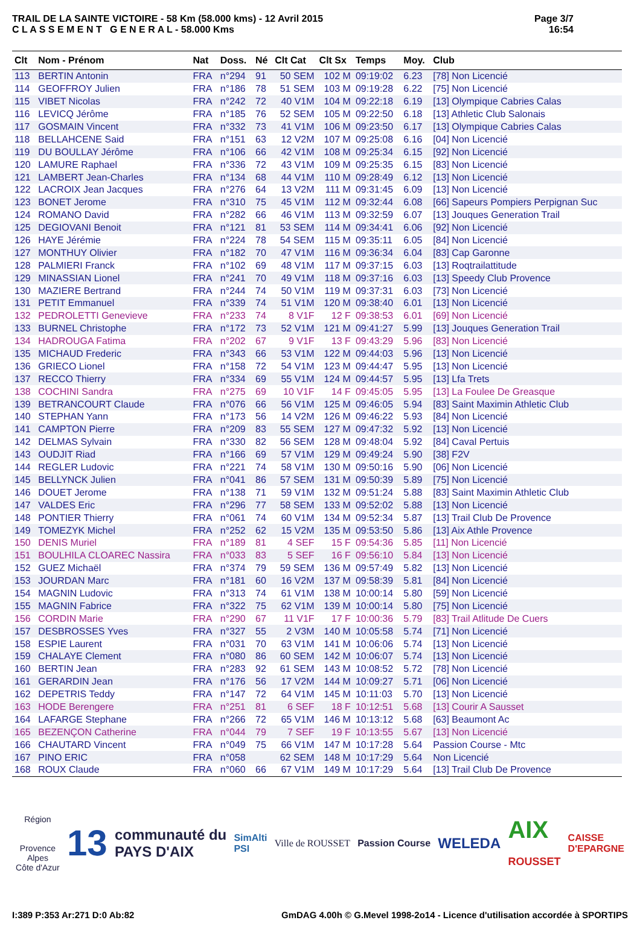TRAIL DE LA SAINTE VICTOIRE - 58 Km (58.000 kms) - 12 Avril 2015
C L A S S E M E N T G E N E R A L - 58.000 Kms
Page 3/7
16:54
| Clt | Nom - Prénom | Nat | Doss. | Né | Clt Cat | Clt Sx | Temps | Moy. | Club |
| --- | --- | --- | --- | --- | --- | --- | --- | --- | --- |
| 113 | BERTIN Antonin | FRA | n°294 | 91 | 50 SEM | 102 M | 09:19:02 | 6.23 | [78] Non Licencié |
| 114 | GEOFFROY Julien | FRA | n°186 | 78 | 51 SEM | 103 M | 09:19:28 | 6.22 | [75] Non Licencié |
| 115 | VIBET Nicolas | FRA | n°242 | 72 | 40 V1M | 104 M | 09:22:18 | 6.19 | [13] Olympique Cabries Calas |
| 116 | LEVICQ Jérôme | FRA | n°185 | 76 | 52 SEM | 105 M | 09:22:50 | 6.18 | [13] Athletic Club Salonais |
| 117 | GOSMAIN Vincent | FRA | n°332 | 73 | 41 V1M | 106 M | 09:23:50 | 6.17 | [13] Olympique Cabries Calas |
| 118 | BELLAHCENE Said | FRA | n°151 | 63 | 12 V2M | 107 M | 09:25:08 | 6.16 | [04] Non Licencié |
| 119 | DU BOULLAY Jérôme | FRA | n°106 | 66 | 42 V1M | 108 M | 09:25:34 | 6.15 | [92] Non Licencié |
| 120 | LAMURE Raphael | FRA | n°336 | 72 | 43 V1M | 109 M | 09:25:35 | 6.15 | [83] Non Licencié |
| 121 | LAMBERT Jean-Charles | FRA | n°134 | 68 | 44 V1M | 110 M | 09:28:49 | 6.12 | [13] Non Licencié |
| 122 | LACROIX Jean Jacques | FRA | n°276 | 64 | 13 V2M | 111 M | 09:31:45 | 6.09 | [13] Non Licencié |
| 123 | BONET Jerome | FRA | n°310 | 75 | 45 V1M | 112 M | 09:32:44 | 6.08 | [66] Sapeurs Pompiers Perpignan Suc |
| 124 | ROMANO David | FRA | n°282 | 66 | 46 V1M | 113 M | 09:32:59 | 6.07 | [13] Jouques Generation Trail |
| 125 | DEGIOVANI Benoit | FRA | n°121 | 81 | 53 SEM | 114 M | 09:34:41 | 6.06 | [92] Non Licencié |
| 126 | HAYE Jérémie | FRA | n°224 | 78 | 54 SEM | 115 M | 09:35:11 | 6.05 | [84] Non Licencié |
| 127 | MONTHUY Olivier | FRA | n°182 | 70 | 47 V1M | 116 M | 09:36:34 | 6.04 | [83] Cap Garonne |
| 128 | PALMIERI Franck | FRA | n°102 | 69 | 48 V1M | 117 M | 09:37:15 | 6.03 | [13] Roqtrailattitude |
| 129 | MINASSIAN Lionel | FRA | n°241 | 70 | 49 V1M | 118 M | 09:37:16 | 6.03 | [13] Speedy Club Provence |
| 130 | MAZIERE Bertrand | FRA | n°244 | 74 | 50 V1M | 119 M | 09:37:31 | 6.03 | [73] Non Licencié |
| 131 | PETIT Emmanuel | FRA | n°339 | 74 | 51 V1M | 120 M | 09:38:40 | 6.01 | [13] Non Licencié |
| 132 | PEDROLETTI Genevieve | FRA | n°233 | 74 | 8 V1F | 12 F | 09:38:53 | 6.01 | [69] Non Licencié |
| 133 | BURNEL Christophe | FRA | n°172 | 73 | 52 V1M | 121 M | 09:41:27 | 5.99 | [13] Jouques Generation Trail |
| 134 | HADROUGA Fatima | FRA | n°202 | 67 | 9 V1F | 13 F | 09:43:29 | 5.96 | [83] Non Licencié |
| 135 | MICHAUD Frederic | FRA | n°343 | 66 | 53 V1M | 122 M | 09:44:03 | 5.96 | [13] Non Licencié |
| 136 | GRIECO Lionel | FRA | n°158 | 72 | 54 V1M | 123 M | 09:44:47 | 5.95 | [13] Non Licencié |
| 137 | RECCO Thierry | FRA | n°334 | 69 | 55 V1M | 124 M | 09:44:57 | 5.95 | [13] Lfa Trets |
| 138 | COCHINI Sandra | FRA | n°275 | 69 | 10 V1F | 14 F | 09:45:05 | 5.95 | [13] La Foulee De Greasque |
| 139 | BETRANCOURT Claude | FRA | n°076 | 66 | 56 V1M | 125 M | 09:46:05 | 5.94 | [83] Saint Maximin Athletic Club |
| 140 | STEPHAN Yann | FRA | n°173 | 56 | 14 V2M | 126 M | 09:46:22 | 5.93 | [84] Non Licencié |
| 141 | CAMPTON Pierre | FRA | n°209 | 83 | 55 SEM | 127 M | 09:47:32 | 5.92 | [13] Non Licencié |
| 142 | DELMAS Sylvain | FRA | n°330 | 82 | 56 SEM | 128 M | 09:48:04 | 5.92 | [84] Caval Pertuis |
| 143 | OUDJIT Riad | FRA | n°166 | 69 | 57 V1M | 129 M | 09:49:24 | 5.90 | [38] F2V |
| 144 | REGLER Ludovic | FRA | n°221 | 74 | 58 V1M | 130 M | 09:50:16 | 5.90 | [06] Non Licencié |
| 145 | BELLYNCK Julien | FRA | n°041 | 86 | 57 SEM | 131 M | 09:50:39 | 5.89 | [75] Non Licencié |
| 146 | DOUET Jerome | FRA | n°138 | 71 | 59 V1M | 132 M | 09:51:24 | 5.88 | [83] Saint Maximin Athletic Club |
| 147 | VALDES Eric | FRA | n°296 | 77 | 58 SEM | 133 M | 09:52:02 | 5.88 | [13] Non Licencié |
| 148 | PONTIER Thierry | FRA | n°061 | 74 | 60 V1M | 134 M | 09:52:34 | 5.87 | [13] Trail Club De Provence |
| 149 | TOMEZYK Michel | FRA | n°252 | 62 | 15 V2M | 135 M | 09:53:50 | 5.86 | [13] Aix Athle Provence |
| 150 | DENIS Muriel | FRA | n°189 | 81 | 4 SEF | 15 F | 09:54:36 | 5.85 | [11] Non Licencié |
| 151 | BOULHILA CLOAREC Nassira | FRA | n°033 | 83 | 5 SEF | 16 F | 09:56:10 | 5.84 | [13] Non Licencié |
| 152 | GUEZ Michaël | FRA | n°374 | 79 | 59 SEM | 136 M | 09:57:49 | 5.82 | [13] Non Licencié |
| 153 | JOURDAN Marc | FRA | n°181 | 60 | 16 V2M | 137 M | 09:58:39 | 5.81 | [84] Non Licencié |
| 154 | MAGNIN Ludovic | FRA | n°313 | 74 | 61 V1M | 138 M | 10:00:14 | 5.80 | [59] Non Licencié |
| 155 | MAGNIN Fabrice | FRA | n°322 | 75 | 62 V1M | 139 M | 10:00:14 | 5.80 | [75] Non Licencié |
| 156 | CORDIN Marie | FRA | n°290 | 67 | 11 V1F | 17 F | 10:00:36 | 5.79 | [83] Trail Atlitude De Cuers |
| 157 | DESBROSSES Yves | FRA | n°327 | 55 | 2 V3M | 140 M | 10:05:58 | 5.74 | [71] Non Licencié |
| 158 | ESPIE Laurent | FRA | n°031 | 70 | 63 V1M | 141 M | 10:06:06 | 5.74 | [13] Non Licencié |
| 159 | CHALAYE Clement | FRA | n°080 | 86 | 60 SEM | 142 M | 10:06:07 | 5.74 | [13] Non Licencié |
| 160 | BERTIN Jean | FRA | n°283 | 92 | 61 SEM | 143 M | 10:08:52 | 5.72 | [78] Non Licencié |
| 161 | GERARDIN Jean | FRA | n°176 | 56 | 17 V2M | 144 M | 10:09:27 | 5.71 | [06] Non Licencié |
| 162 | DEPETRIS Teddy | FRA | n°147 | 72 | 64 V1M | 145 M | 10:11:03 | 5.70 | [13] Non Licencié |
| 163 | HODE Berengere | FRA | n°251 | 81 | 6 SEF | 18 F | 10:12:51 | 5.68 | [13] Courir A Sausset |
| 164 | LAFARGE Stephane | FRA | n°266 | 72 | 65 V1M | 146 M | 10:13:12 | 5.68 | [63] Beaumont Ac |
| 165 | BEZENÇON Catherine | FRA | n°044 | 79 | 7 SEF | 19 F | 10:13:55 | 5.67 | [13] Non Licencié |
| 166 | CHAUTARD Vincent | FRA | n°049 | 75 | 66 V1M | 147 M | 10:17:28 | 5.64 | Passion Course - Mtc |
| 167 | PINO ERIC | FRA | n°058 | | 62 SEM | 148 M | 10:17:29 | 5.64 | Non Licencié |
| 168 | ROUX Claude | FRA | n°060 | 66 | 67 V1M | 149 M | 10:17:29 | 5.64 | [13] Trail Club De Provence |
Région
Provence
Alpes
Côte d'Azur
13
communauté du
PAYS D'AIX
SimAlti
PSI
Ville de ROUSSET Passion Course
WELEDA
AIX
ROUSSET
CAISSE
D'EPARGNE
I:389 P:353 Ar:271 D:0 Ab:82 GmDAG 4.00h © G.Mevel 1998-2o14 - Licence d'utilisation accordée à SPORTIPS